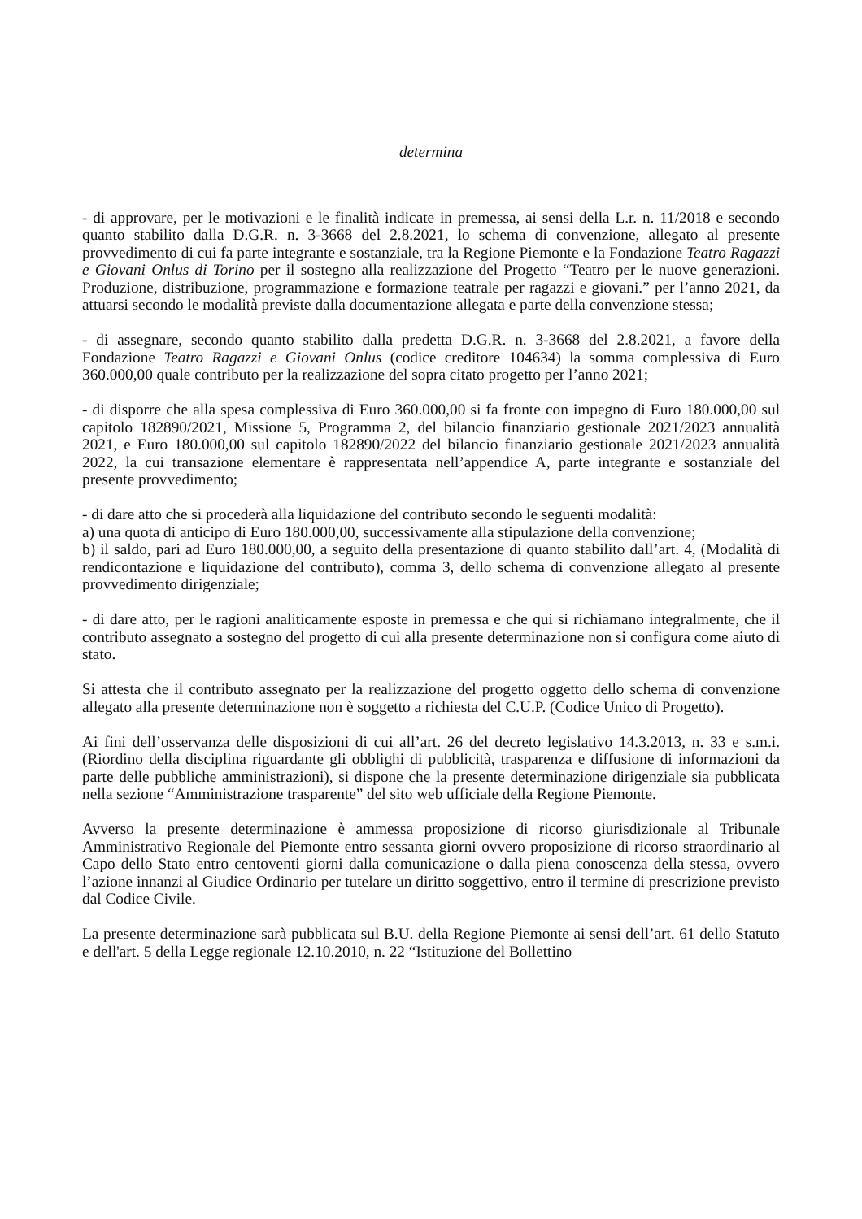determina
- di approvare, per le motivazioni e le finalità indicate in premessa, ai sensi della L.r. n. 11/2018 e secondo quanto stabilito dalla D.G.R. n. 3-3668 del 2.8.2021, lo schema di convenzione, allegato al presente provvedimento di cui fa parte integrante e sostanziale, tra la Regione Piemonte e la Fondazione Teatro Ragazzi e Giovani Onlus di Torino per il sostegno alla realizzazione del Progetto “Teatro per le nuove generazioni. Produzione, distribuzione, programmazione e formazione teatrale per ragazzi e giovani.” per l’anno 2021, da attuarsi secondo le modalità previste dalla documentazione allegata e parte della convenzione stessa;
- di assegnare, secondo quanto stabilito dalla predetta D.G.R. n. 3-3668 del 2.8.2021, a favore della Fondazione Teatro Ragazzi e Giovani Onlus (codice creditore 104634) la somma complessiva di Euro 360.000,00 quale contributo per la realizzazione del sopra citato progetto per l’anno 2021;
- di disporre che alla spesa complessiva di Euro 360.000,00 si fa fronte con impegno di Euro 180.000,00 sul capitolo 182890/2021, Missione 5, Programma 2, del bilancio finanziario gestionale 2021/2023 annualità 2021, e Euro 180.000,00 sul capitolo 182890/2022 del bilancio finanziario gestionale 2021/2023 annualità 2022, la cui transazione elementare è rappresentata nell’appendice A, parte integrante e sostanziale del presente provvedimento;
- di dare atto che si procederà alla liquidazione del contributo secondo le seguenti modalità:
a) una quota di anticipo di Euro 180.000,00, successivamente alla stipulazione della convenzione;
b) il saldo, pari ad Euro 180.000,00, a seguito della presentazione di quanto stabilito dall’art. 4, (Modalità di rendicontazione e liquidazione del contributo), comma 3, dello schema di convenzione allegato al presente provvedimento dirigenziale;
- di dare atto, per le ragioni analiticamente esposte in premessa e che qui si richiamano integralmente, che il contributo assegnato a sostegno del progetto di cui alla presente determinazione non si configura come aiuto di stato.
Si attesta che il contributo assegnato per la realizzazione del progetto oggetto dello schema di convenzione allegato alla presente determinazione non è soggetto a richiesta del C.U.P. (Codice Unico di Progetto).
Ai fini dell’osservanza delle disposizioni di cui all’art. 26 del decreto legislativo 14.3.2013, n. 33 e s.m.i. (Riordino della disciplina riguardante gli obblighi di pubblicità, trasparenza e diffusione di informazioni da parte delle pubbliche amministrazioni), si dispone che la presente determinazione dirigenziale sia pubblicata nella sezione “Amministrazione trasparente” del sito web ufficiale della Regione Piemonte.
Avverso la presente determinazione è ammessa proposizione di ricorso giurisdizionale al Tribunale Amministrativo Regionale del Piemonte entro sessanta giorni ovvero proposizione di ricorso straordinario al Capo dello Stato entro centoventi giorni dalla comunicazione o dalla piena conoscenza della stessa, ovvero l’azione innanzi al Giudice Ordinario per tutelare un diritto soggettivo, entro il termine di prescrizione previsto dal Codice Civile.
La presente determinazione sarà pubblicata sul B.U. della Regione Piemonte ai sensi dell’art. 61 dello Statuto e dell'art. 5 della Legge regionale 12.10.2010, n. 22 “Istituzione del Bollettino